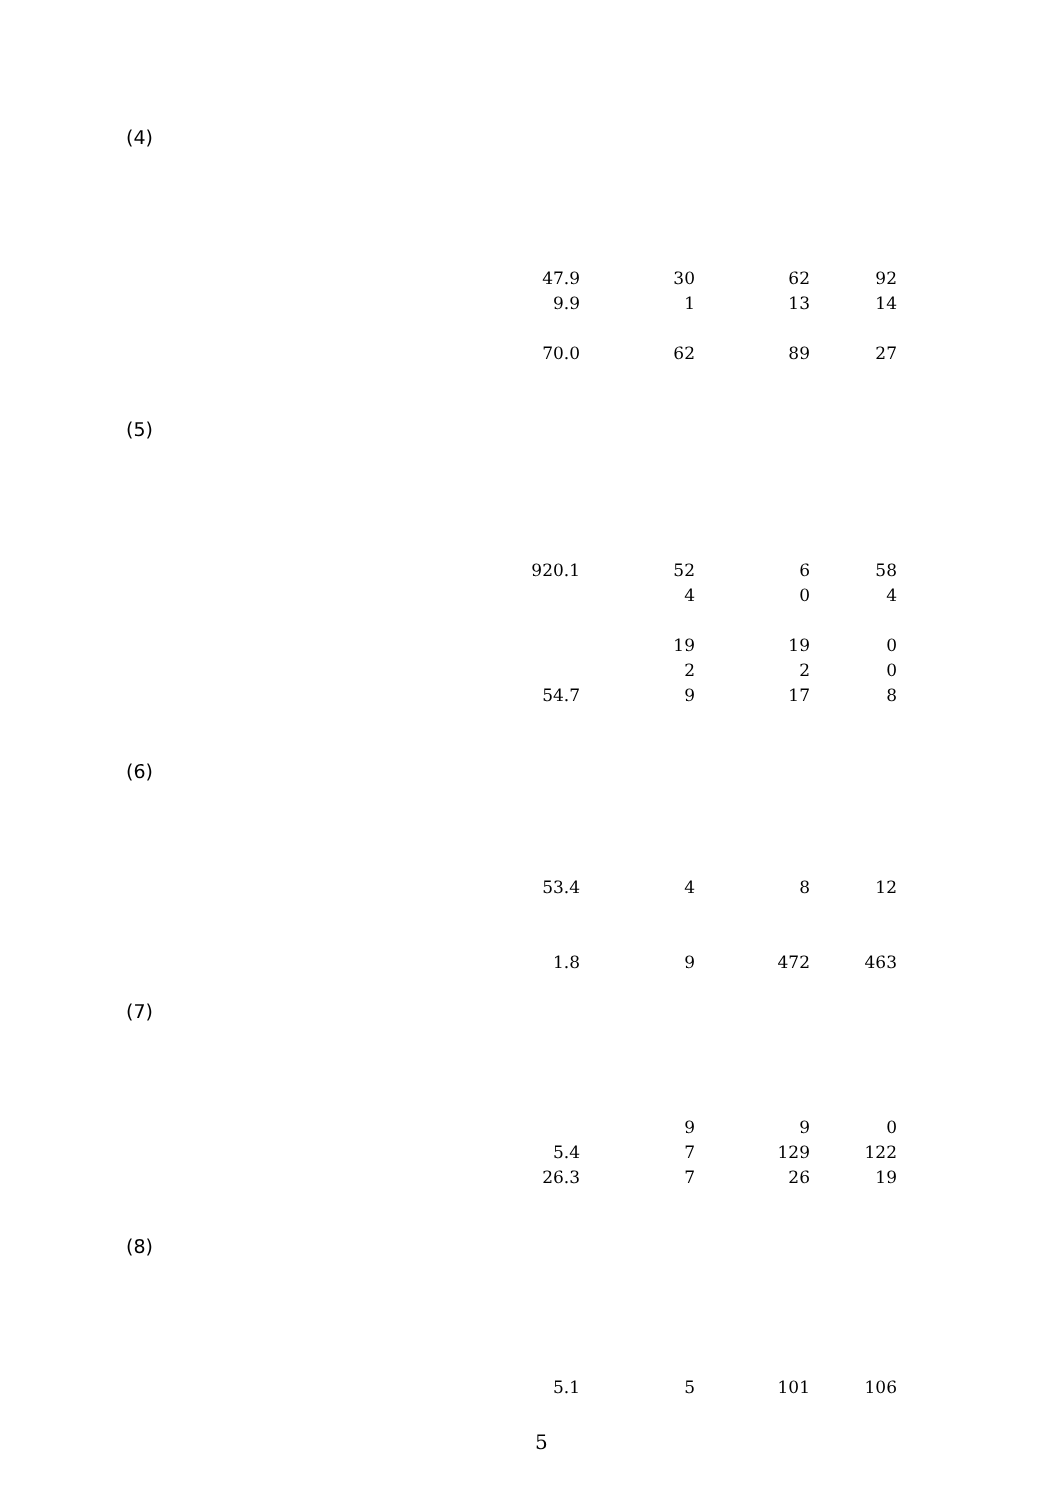(4)
| 47.9 | 30 | 62 | 92 |
| 9.9 | 1 | 13 | 14 |
| 70.0 | 62 | 89 | 27 |
(5)
| 920.1 | 52 | 6 | 58 |
| | 4 | 0 | 4 |
| | 19 | 19 | 0 |
| | 2 | 2 | 0 |
| 54.7 | 9 | 17 | 8 |
(6)
| 53.4 | 4 | 8 | 12 |
| 1.8 | 9 | 472 | 463 |
(7)
| | 9 | 9 | 0 |
| 5.4 | 7 | 129 | 122 |
| 26.3 | 7 | 26 | 19 |
(8)
| 5.1 | 5 | 101 | 106 |
5